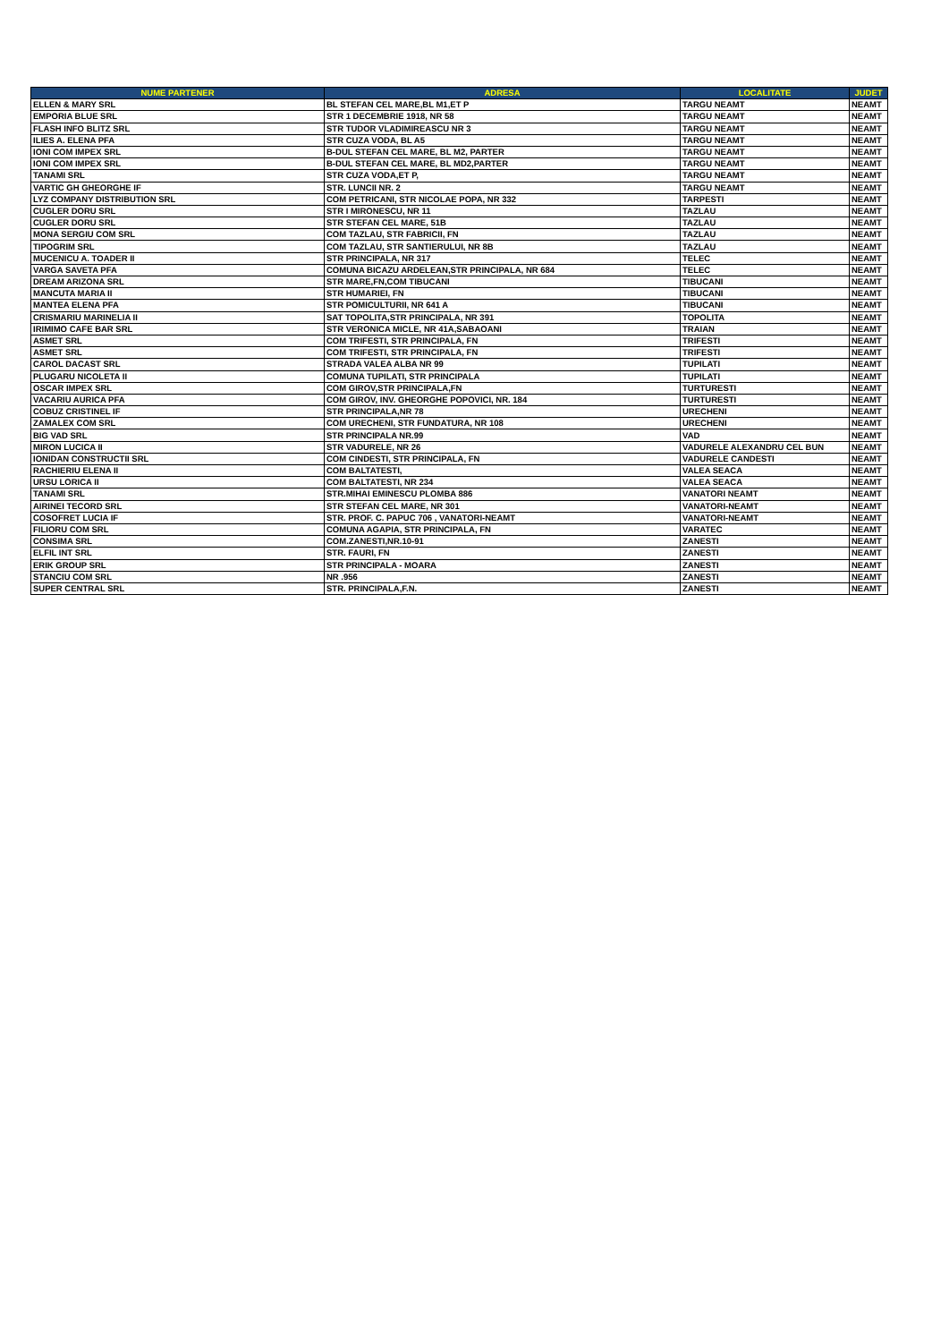| NUME PARTENER | ADRESA | LOCALITATE | JUDET |
| --- | --- | --- | --- |
| ELLEN & MARY SRL | BL STEFAN CEL MARE,BL M1,ET P | TARGU NEAMT | NEAMT |
| EMPORIA BLUE SRL | STR 1 DECEMBRIE 1918, NR 58 | TARGU NEAMT | NEAMT |
| FLASH INFO BLITZ SRL | STR TUDOR VLADIMIREASCU NR 3 | TARGU NEAMT | NEAMT |
| ILIES A. ELENA PFA | STR CUZA VODA, BL A5 | TARGU NEAMT | NEAMT |
| IONI COM IMPEX SRL | B-DUL STEFAN CEL MARE, BL M2, PARTER | TARGU NEAMT | NEAMT |
| IONI COM IMPEX SRL | B-DUL STEFAN CEL MARE, BL MD2,PARTER | TARGU NEAMT | NEAMT |
| TANAMI SRL | STR CUZA VODA,ET P, | TARGU NEAMT | NEAMT |
| VARTIC GH GHEORGHE IF | STR. LUNCII NR. 2 | TARGU NEAMT | NEAMT |
| LYZ COMPANY DISTRIBUTION SRL | COM PETRICANI, STR NICOLAE POPA, NR 332 | TARPESTI | NEAMT |
| CUGLER DORU SRL | STR I MIRONESCU, NR 11 | TAZLAU | NEAMT |
| CUGLER DORU SRL | STR STEFAN CEL MARE, 51B | TAZLAU | NEAMT |
| MONA SERGIU COM SRL | COM TAZLAU, STR FABRICII, FN | TAZLAU | NEAMT |
| TIPOGRIM SRL | COM TAZLAU, STR SANTIERULUI, NR 8B | TAZLAU | NEAMT |
| MUCENICU A. TOADER II | STR PRINCIPALA, NR 317 | TELEC | NEAMT |
| VARGA SAVETA PFA | COMUNA BICAZU ARDELEAN,STR PRINCIPALA, NR 684 | TELEC | NEAMT |
| DREAM ARIZONA SRL | STR MARE,FN,COM TIBUCANI | TIBUCANI | NEAMT |
| MANCUTA MARIA II | STR HUMARIEI, FN | TIBUCANI | NEAMT |
| MANTEA ELENA PFA | STR POMICULTURII, NR 641 A | TIBUCANI | NEAMT |
| CRISMARIU MARINELIA II | SAT TOPOLITA,STR PRINCIPALA, NR 391 | TOPOLITA | NEAMT |
| IRIMIMO CAFE BAR SRL | STR VERONICA MICLE, NR 41A,SABAOANI | TRAIAN | NEAMT |
| ASMET SRL | COM TRIFESTI, STR PRINCIPALA, FN | TRIFESTI | NEAMT |
| ASMET SRL | COM TRIFESTI, STR PRINCIPALA, FN | TRIFESTI | NEAMT |
| CAROL DACAST SRL | STRADA VALEA ALBA NR 99 | TUPILATI | NEAMT |
| PLUGARU NICOLETA II | COMUNA TUPILATI, STR PRINCIPALA | TUPILATI | NEAMT |
| OSCAR IMPEX SRL | COM GIROV,STR PRINCIPALA,FN | TURTURESTI | NEAMT |
| VACARIU AURICA PFA | COM GIROV, INV. GHEORGHE POPOVICI, NR. 184 | TURTURESTI | NEAMT |
| COBUZ CRISTINEL IF | STR PRINCIPALA,NR 78 | URECHENI | NEAMT |
| ZAMALEX COM SRL | COM URECHENI, STR FUNDATURA, NR 108 | URECHENI | NEAMT |
| BIG VAD SRL | STR PRINCIPALA NR.99 | VAD | NEAMT |
| MIRON LUCICA II | STR VADURELE, NR 26 | VADURELE ALEXANDRU CEL BUN | NEAMT |
| IONIDAN CONSTRUCTII SRL | COM CINDESTI, STR PRINCIPALA, FN | VADURELE CANDESTI | NEAMT |
| RACHIERIU ELENA II | COM BALTATESTI, | VALEA SEACA | NEAMT |
| URSU LORICA II | COM BALTATESTI, NR 234 | VALEA SEACA | NEAMT |
| TANAMI SRL | STR.MIHAI EMINESCU PLOMBA 886 | VANATORI NEAMT | NEAMT |
| AIRINEI TECORD SRL | STR STEFAN CEL MARE, NR 301 | VANATORI-NEAMT | NEAMT |
| COSOFRET LUCIA IF | STR. PROF. C. PAPUC 706 , VANATORI-NEAMT | VANATORI-NEAMT | NEAMT |
| FILIORU COM SRL | COMUNA AGAPIA, STR PRINCIPALA, FN | VARATEC | NEAMT |
| CONSIMA SRL | COM.ZANESTI,NR.10-91 | ZANESTI | NEAMT |
| ELFIL INT SRL | STR. FAURI, FN | ZANESTI | NEAMT |
| ERIK GROUP SRL | STR PRINCIPALA - MOARA | ZANESTI | NEAMT |
| STANCIU COM SRL | NR .956 | ZANESTI | NEAMT |
| SUPER CENTRAL SRL | STR. PRINCIPALA,F.N. | ZANESTI | NEAMT |